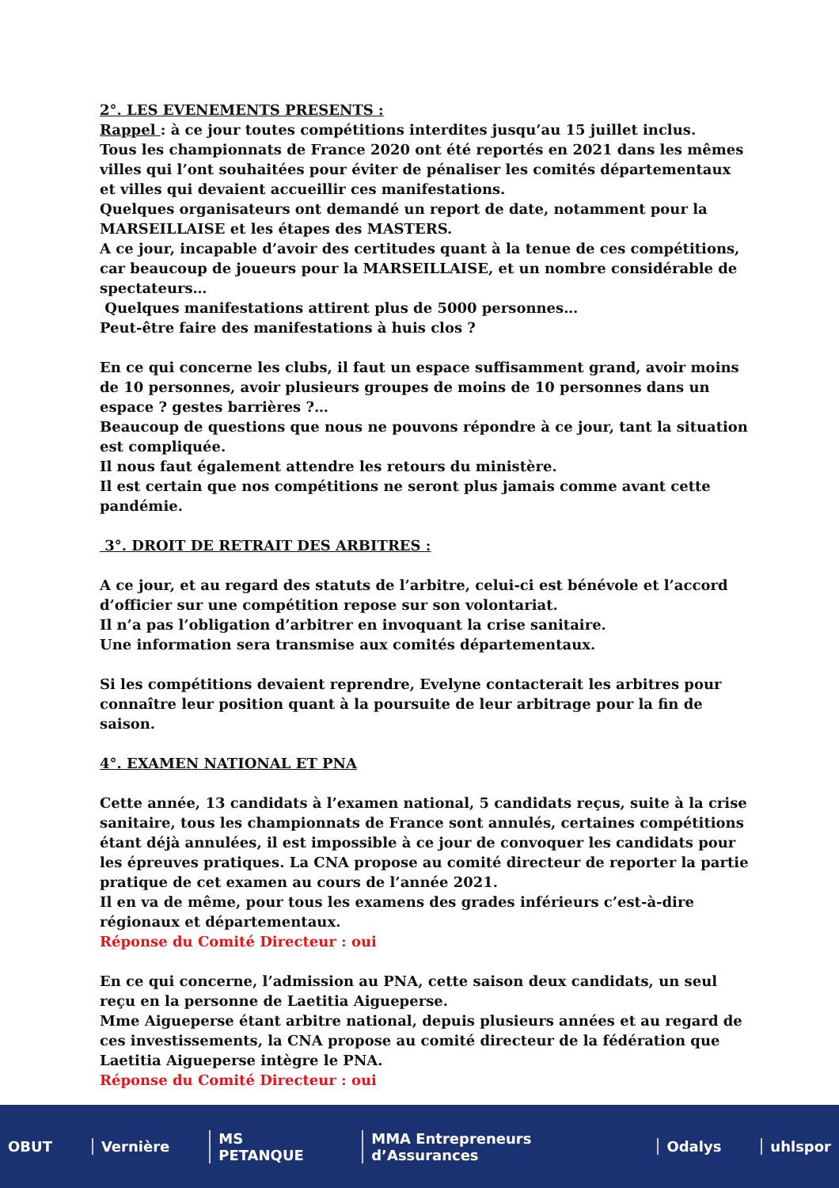2°. LES EVENEMENTS PRESENTS :
Rappel : à ce jour toutes compétitions interdites jusqu’au 15 juillet inclus.
Tous les championnats de France 2020 ont été reportés en 2021 dans les mêmes villes qui l’ont souhaitées pour éviter de pénaliser les comités départementaux et villes qui devaient accueillir ces manifestations.
Quelques organisateurs ont demandé un report de date, notamment pour la MARSEILLAISE et les étapes des MASTERS.
A ce jour, incapable d’avoir des certitudes quant à la tenue de ces compétitions, car beaucoup de joueurs pour la MARSEILLAISE, et un nombre considérable de spectateurs…
Quelques manifestations attirent plus de 5000 personnes…
Peut-être faire des manifestations à huis clos ?
En ce qui concerne les clubs, il faut un espace suffisamment grand, avoir moins de 10 personnes, avoir plusieurs groupes de moins de 10 personnes dans un espace ? gestes barrières ?…
Beaucoup de questions que nous ne pouvons répondre à ce jour, tant la situation est compliquée.
Il nous faut également attendre les retours du ministère.
Il est certain que nos compétitions ne seront plus jamais comme avant cette pandémie.
3°. DROIT DE RETRAIT DES ARBITRES :
A ce jour, et au regard des statuts de l’arbitre, celui-ci est bénévole et l’accord d’officier sur une compétition repose sur son volontariat.
Il n’a pas l’obligation d’arbitrer en invoquant la crise sanitaire.
Une information sera transmise aux comités départementaux.
Si les compétitions devaient reprendre, Evelyne contacterait les arbitres pour connaître leur position quant à la poursuite de leur arbitrage pour la fin de saison.
4°. EXAMEN NATIONAL ET PNA
Cette année, 13 candidats à l’examen national, 5 candidats reçus, suite à la crise sanitaire, tous les championnats de France sont annulés, certaines compétitions étant déjà annulées, il est impossible à ce jour de convoquer les candidats pour les épreuves pratiques. La CNA propose au comité directeur de reporter la partie pratique de cet examen au cours de l’année 2021.
Il en va de même, pour tous les examens des grades inférieurs c’est-à-dire régionaux et départementaux.
Réponse du Comité Directeur : oui
En ce qui concerne, l’admission au PNA, cette saison deux candidats, un seul reçu en la personne de Laetitia Aigueperse.
Mme Aigueperse étant arbitre national, depuis plusieurs années et au regard de ces investissements, la CNA propose au comité directeur de la fédération que Laetitia Aigueperse intègre le PNA.
Réponse du Comité Directeur : oui
OBUT Vernière MS PETANQUE MMA Entrepreneurs d’Assurances Odalys uhlspor